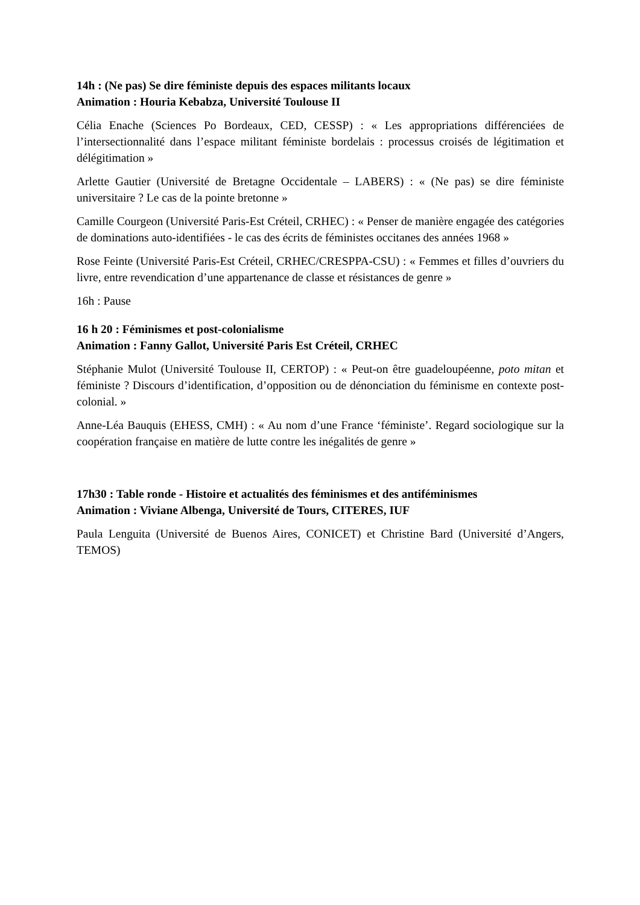14h : (Ne pas) Se dire féministe depuis des espaces militants locaux
Animation : Houria Kebabza, Université Toulouse II
Célia Enache (Sciences Po Bordeaux, CED, CESSP) : « Les appropriations différenciées de l’intersectionnalité dans l’espace militant féministe bordelais : processus croisés de légitimation et délégitimation »
Arlette Gautier (Université de Bretagne Occidentale – LABERS) : « (Ne pas) se dire féministe universitaire ? Le cas de la pointe bretonne »
Camille Courgeon (Université Paris-Est Créteil, CRHEC) : « Penser de manière engagée des catégories de dominations auto-identifiées - le cas des écrits de féministes occitanes des années 1968 »
Rose Feinte (Université Paris-Est Créteil, CRHEC/CRESPPA-CSU) : « Femmes et filles d’ouvriers du livre, entre revendication d’une appartenance de classe et résistances de genre »
16h : Pause
16 h 20 : Féminismes et post-colonialisme
Animation : Fanny Gallot, Université Paris Est Créteil, CRHEC
Stéphanie Mulot (Université Toulouse II, CERTOP) : « Peut-on être guadeloupéenne, poto mitan et féministe ? Discours d’identification, d’opposition ou de dénonciation du féminisme en contexte post-colonial. »
Anne-Léa Bauquis (EHESS, CMH) : « Au nom d’une France ‘féministe’. Regard sociologique sur la coopération française en matière de lutte contre les inégalités de genre »
17h30 : Table ronde - Histoire et actualités des féminismes et des antiféminismes
Animation : Viviane Albenga, Université de Tours, CITERES, IUF
Paula Lenguita (Université de Buenos Aires, CONICET) et Christine Bard (Université d’Angers, TEMOS)